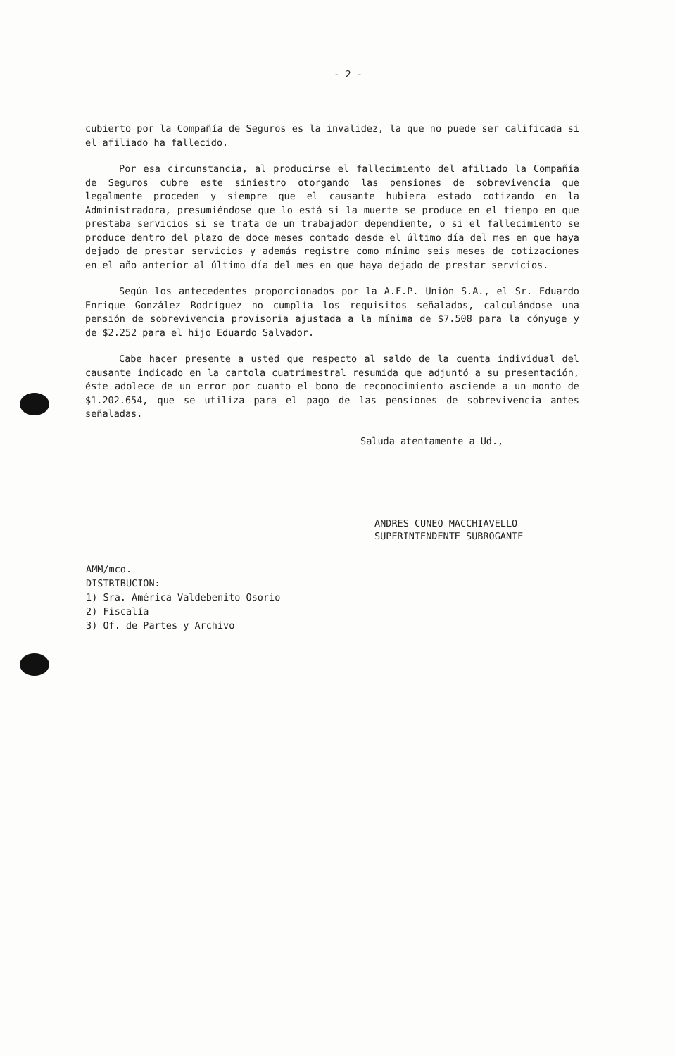- 2 -
cubierto por la Compañía de Seguros es la invalidez, la que no puede ser calificada si el afiliado ha fallecido.
Por esa circunstancia, al producirse el fallecimiento del afiliado la Compañía de Seguros cubre este siniestro otorgando las pensiones de sobrevivencia que legalmente proceden y siempre que el causante hubiera estado cotizando en la Administradora, presumiéndose que lo está si la muerte se produce en el tiempo en que prestaba servicios si se trata de un trabajador dependiente, o si el fallecimiento se produce dentro del plazo de doce meses contado desde el último día del mes en que haya dejado de prestar servicios y además registre como mínimo seis meses de cotizaciones en el año anterior al último día del mes en que haya dejado de prestar servicios.
Según los antecedentes proporcionados por la A.F.P. Unión S.A., el Sr. Eduardo Enrique González Rodríguez no cumplía los requisitos señalados, calculándose una pensión de sobrevivencia provisoria ajustada a la mínima de $7.508 para la cónyuge y de $2.252 para el hijo Eduardo Salvador.
Cabe hacer presente a usted que respecto al saldo de la cuenta individual del causante indicado en la cartola cuatrimestral resumida que adjuntó a su presentación, éste adolece de un error por cuanto el bono de reconocimiento asciende a un monto de $1.202.654, que se utiliza para el pago de las pensiones de sobrevivencia antes señaladas.
Saluda atentamente a Ud.,
ANDRES CUNEO MACCHIAVELLO
SUPERINTENDENTE SUBROGANTE
AMM/mco.
DISTRIBUCION:
1) Sra. América Valdebenito Osorio
2) Fiscalía
3) Of. de Partes y Archivo